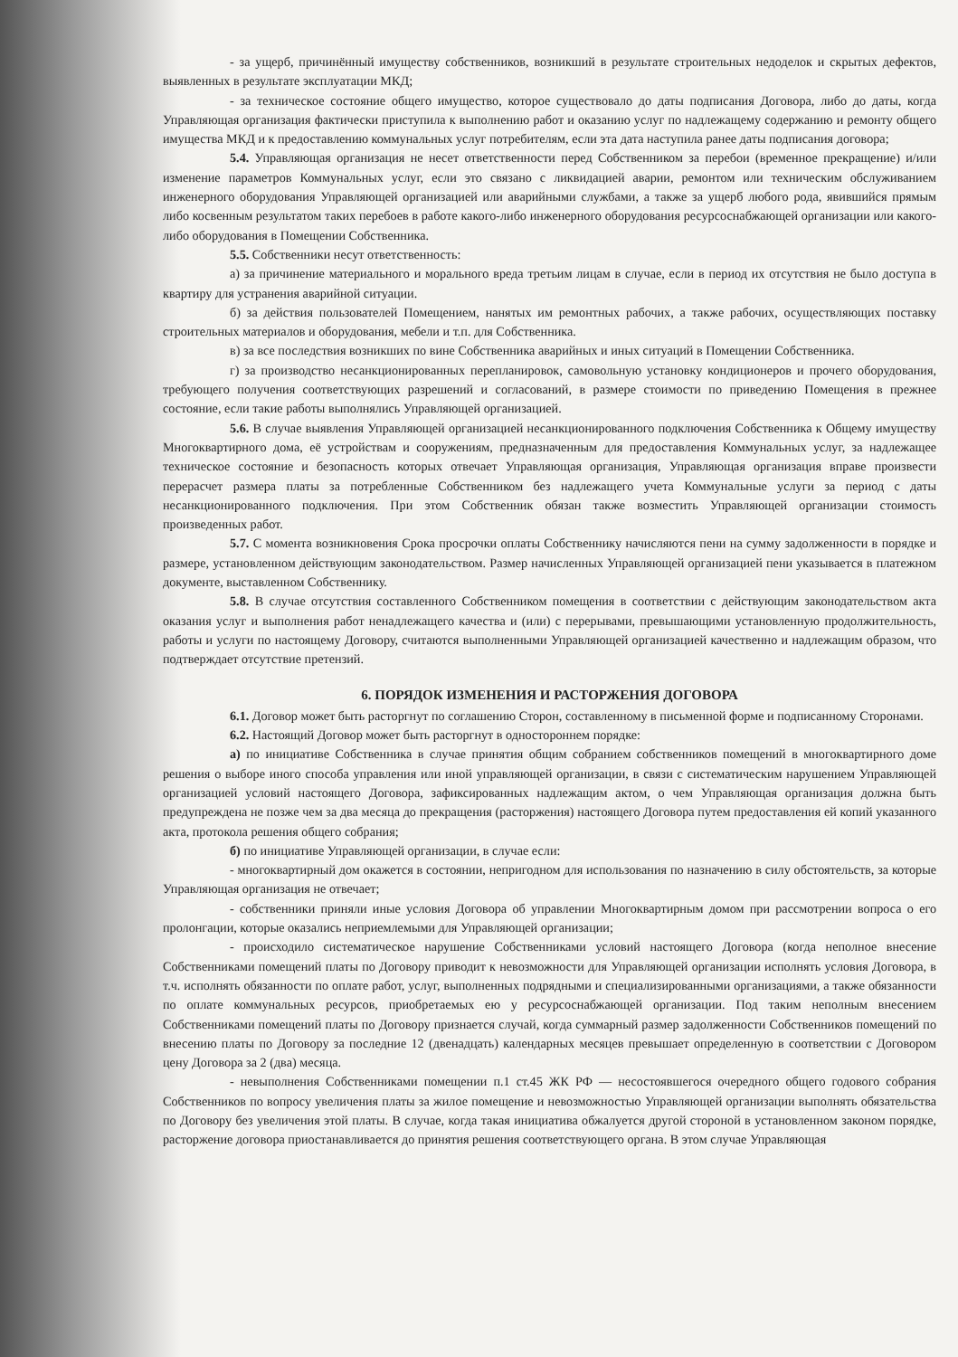- за ущерб, причинённый имуществу собственников, возникший в результате строительных недоделок и скрытых дефектов, выявленных в результате эксплуатации МКД;
- за техническое состояние общего имущество, которое существовало до даты подписания Договора, либо до даты, когда Управляющая организация фактически приступила к выполнению работ и оказанию услуг по надлежащему содержанию и ремонту общего имущества МКД и к предоставлению коммунальных услуг потребителям, если эта дата наступила ранее даты подписания договора;
5.4. Управляющая организация не несет ответственности перед Собственником за перебои (временное прекращение) и/или изменение параметров Коммунальных услуг, если это связано с ликвидацией аварии, ремонтом или техническим обслуживанием инженерного оборудования Управляющей организацией или аварийными службами, а также за ущерб любого рода, явившийся прямым либо косвенным результатом таких перебоев в работе какого-либо инженерного оборудования ресурсоснабжающей организации или какого-либо оборудования в Помещении Собственника.
5.5. Собственники несут ответственность:
а) за причинение материального и морального вреда третьим лицам в случае, если в период их отсутствия не было доступа в квартиру для устранения аварийной ситуации.
б) за действия пользователей Помещением, нанятых им ремонтных рабочих, а также рабочих, осуществляющих поставку строительных материалов и оборудования, мебели и т.п. для Собственника.
в) за все последствия возникших по вине Собственника аварийных и иных ситуаций в Помещении Собственника.
г) за производство несанкционированных перепланировок, самовольную установку кондиционеров и прочего оборудования, требующего получения соответствующих разрешений и согласований, в размере стоимости по приведению Помещения в прежнее состояние, если такие работы выполнялись Управляющей организацией.
5.6. В случае выявления Управляющей организацией несанкционированного подключения Собственника к Общему имуществу Многоквартирного дома, её устройствам и сооружениям, предназначенным для предоставления Коммунальных услуг, за надлежащее техническое состояние и безопасность которых отвечает Управляющая организация, Управляющая организация вправе произвести перерасчет размера платы за потребленные Собственником без надлежащего учета Коммунальные услуги за период с даты несанкционированного подключения. При этом Собственник обязан также возместить Управляющей организации стоимость произведенных работ.
5.7. С момента возникновения Срока просрочки оплаты Собственнику начисляются пени на сумму задолженности в порядке и размере, установленном действующим законодательством. Размер начисленных Управляющей организацией пени указывается в платежном документе, выставленном Собственнику.
5.8. В случае отсутствия составленного Собственником помещения в соответствии с действующим законодательством акта оказания услуг и выполнения работ ненадлежащего качества и (или) с перерывами, превышающими установленную продолжительность, работы и услуги по настоящему Договору, считаются выполненными Управляющей организацией качественно и надлежащим образом, что подтверждает отсутствие претензий.
6. ПОРЯДОК ИЗМЕНЕНИЯ И РАСТОРЖЕНИЯ ДОГОВОРА
6.1. Договор может быть расторгнут по соглашению Сторон, составленному в письменной форме и подписанному Сторонами.
6.2. Настоящий Договор может быть расторгнут в одностороннем порядке:
а) по инициативе Собственника в случае принятия общим собранием собственников помещений в многоквартирного доме решения о выборе иного способа управления или иной управляющей организации, в связи с систематическим нарушением Управляющей организацией условий настоящего Договора, зафиксированных надлежащим актом, о чем Управляющая организация должна быть предупреждена не позже чем за два месяца до прекращения (расторжения) настоящего Договора путем предоставления ей копий указанного акта, протокола решения общего собрания;
б) по инициативе Управляющей организации, в случае если:
- многоквартирный дом окажется в состоянии, непригодном для использования по назначению в силу обстоятельств, за которые Управляющая организация не отвечает;
- собственники приняли иные условия Договора об управлении Многоквартирным домом при рассмотрении вопроса о его пролонгации, которые оказались неприемлемыми для Управляющей организации;
- происходило систематическое нарушение Собственниками условий настоящего Договора (когда неполное внесение Собственниками помещений платы по Договору приводит к невозможности для Управляющей организации исполнять условия Договора, в т.ч. исполнять обязанности по оплате работ, услуг, выполненных подрядными и специализированными организациями, а также обязанности по оплате коммунальных ресурсов, приобретаемых ею у ресурсоснабжающей организации. Под таким неполным внесением Собственниками помещений платы по Договору признается случай, когда суммарный размер задолженности Собственников помещений по внесению платы по Договору за последние 12 (двенадцать) календарных месяцев превышает определенную в соответствии с Договором цену Договора за 2 (два) месяца.
- невыполнения Собственниками помещении п.1 ст.45 ЖК РФ — несостоявшегося очередного общего годового собрания Собственников по вопросу увеличения платы за жилое помещение и невозможностью Управляющей организации выполнять обязательства по Договору без увеличения этой платы. В случае, когда такая инициатива обжалуется другой стороной в установленном законом порядке, расторжение договора приостанавливается до принятия решения соответствующего органа. В этом случае Управляющая